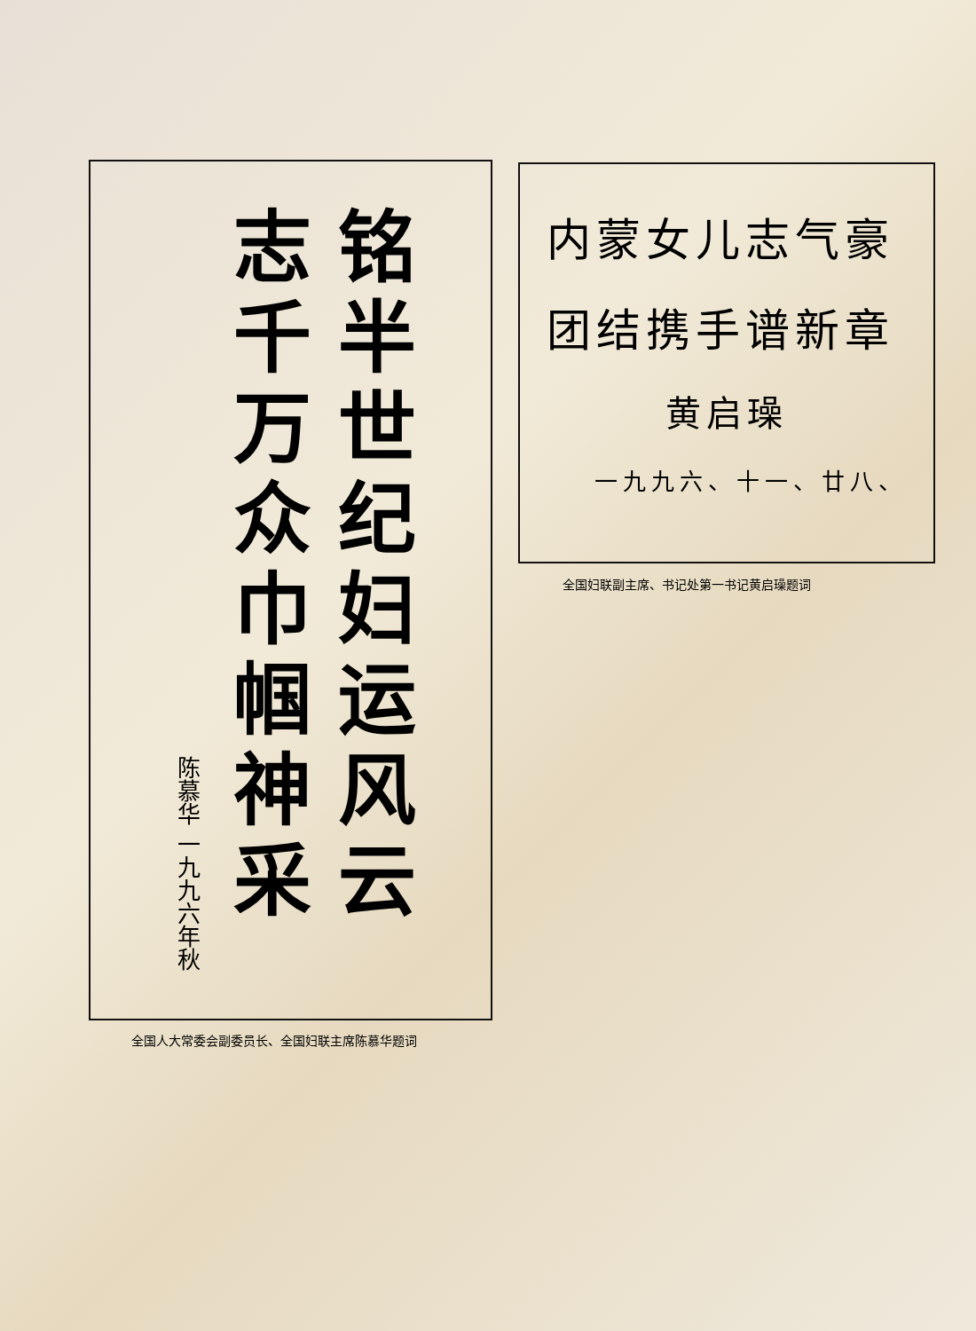铭半世纪妇运风云
志千万众巾帼神采
陈慕华 一九九六年秋
内蒙女儿志气豪
团结携手谱新章
黄启璪
一九九六、十一、廿八、
全国妇联副主席、书记处第一书记黄启璪题词
全国人大常委会副委员长、全国妇联主席陈慕华题词